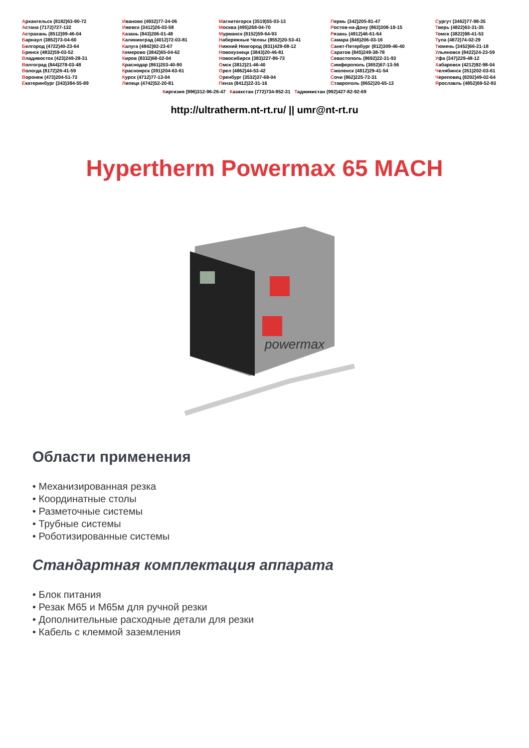Архангельск (8182)63-90-72
Астана (7172)727-132
Астрахань (8512)99-46-04
Барнаул (3852)73-04-60
Белгород (4722)40-23-64
Брянск (4832)59-03-52
Владивосток (423)249-28-31
Волгоград (844)278-03-48
Вологда (8172)26-41-59
Воронеж (473)204-51-73
Екатеринбург (343)384-55-89
Иваново (4932)77-34-06
Ижевск (3412)26-03-58
Казань (843)206-01-48
Калининград (4012)72-03-81
Калуга (4842)92-23-67
Кемерово (3842)65-04-62
Киров (8332)68-02-04
Краснодар (861)203-40-90
Красноярск (391)204-63-61
Курск (4712)77-13-04
Липецк (4742)52-20-81
Магнитогорск (3519)55-03-13
Москва (495)268-04-70
Мурманск (8152)59-64-93
Набережные Челны (8552)20-53-41
Нижний Новгород (831)429-08-12
Новокузнецк (3843)20-46-81
Новосибирск (383)227-86-73
Омск (3812)21-46-40
Орел (4862)44-53-42
Оренбург (3532)37-68-04
Пенза (8412)22-31-16
Пермь (342)205-81-47
Ростов-на-Дону (863)308-18-15
Рязань (4912)46-61-64
Самара (846)206-03-16
Санкт-Петербург (812)309-46-40
Саратов (845)249-38-78
Севастополь (8692)22-31-93
Симферополь (3652)67-13-56
Смоленск (4812)29-41-54
Сочи (862)225-72-31
Ставрополь (8652)20-65-13
Сургут (3462)77-98-35
Тверь (4822)63-31-35
Томск (3822)98-41-53
Тула (4872)74-02-29
Тюмень (3452)66-21-18
Ульяновск (8422)24-23-59
Уфа (347)229-48-12
Хабаровск (4212)92-98-04
Челябинск (351)202-03-61
Череповец (8202)49-02-64
Ярославль (4852)69-52-93
Киргизия (996)312-96-26-47 Казахстан (772)734-952-31 Таджикистан (992)427-82-92-69
http://ultratherm.nt-rt.ru/ || umr@nt-rt.ru
Hypertherm Powermax 65 MACH
powermax
Области применения
• Механизированная резка
• Координатные столы
• Разметочные системы
• Трубные системы
• Роботизированные системы
Стандартная комплектация аппарата
• Блок питания
• Резак M65 и M65м для ручной резки
• Дополнительные расходные детали для резки
• Кабель с клеммой заземления